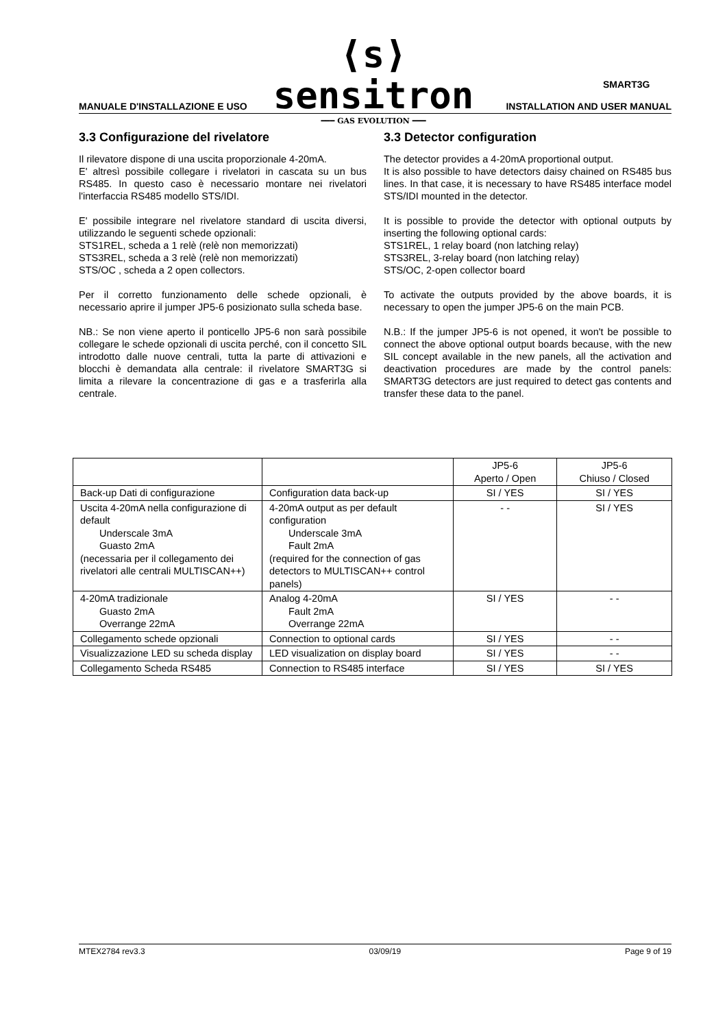⟨s⟩ sensitron
━━━ GAS EVOLUTION ━━━
SMART3G
MANUALE D'INSTALLAZIONE E USO INSTALLATION AND USER MANUAL
3.3 Configurazione del rivelatore
Il rilevatore dispone di una uscita proporzionale 4-20mA.
E' altresì possibile collegare i rivelatori in cascata su un bus RS485. In questo caso è necessario montare nei rivelatori l'interfaccia RS485 modello STS/IDI.
E' possibile integrare nel rivelatore standard di uscita diversi, utilizzando le seguenti schede opzionali:
STS1REL, scheda a 1 relè (relè non memorizzati)
STS3REL, scheda a 3 relè (relè non memorizzati)
STS/OC , scheda a 2 open collectors.
Per il corretto funzionamento delle schede opzionali, è necessario aprire il jumper JP5-6 posizionato sulla scheda base.
NB.: Se non viene aperto il ponticello JP5-6 non sarà possibile collegare le schede opzionali di uscita perché, con il concetto SIL introdotto dalle nuove centrali, tutta la parte di attivazioni e blocchi è demandata alla centrale: il rivelatore SMART3G si limita a rilevare la concentrazione di gas e a trasferirla alla centrale.
3.3 Detector configuration
The detector provides a 4-20mA proportional output.
It is also possible to have detectors daisy chained on RS485 bus lines. In that case, it is necessary to have RS485 interface model STS/IDI mounted in the detector.
It is possible to provide the detector with optional outputs by inserting the following optional cards:
STS1REL, 1 relay board (non latching relay)
STS3REL, 3-relay board (non latching relay)
STS/OC, 2-open collector board
To activate the outputs provided by the above boards, it is necessary to open the jumper JP5-6 on the main PCB.
N.B.: If the jumper JP5-6 is not opened, it won't be possible to connect the above optional output boards because, with the new SIL concept available in the new panels, all the activation and deactivation procedures are made by the control panels: SMART3G detectors are just required to detect gas contents and transfer these data to the panel.
| | | JP5-6 Aperto / Open | JP5-6 Chiuso / Closed |
| Back-up Dati di configurazione | Configuration data back-up | SI / YES | SI / YES |
| Uscita 4-20mA nella configurazione di default Underscale 3mA Guasto 2mA (necessaria per il collegamento dei rivelatori alle centrali MULTISCAN++) | 4-20mA output as per default configuration Underscale 3mA Fault 2mA (required for the connection of gas detectors to MULTISCAN++ control panels) | - - | SI / YES |
| 4-20mA tradizionale Guasto 2mA Overrange 22mA | Analog 4-20mA Fault 2mA Overrange 22mA | SI / YES | - - |
| Collegamento schede opzionali | Connection to optional cards | SI / YES | - - |
| Visualizzazione LED su scheda display | LED visualization on display board | SI / YES | - - |
| Collegamento Scheda RS485 | Connection to RS485 interface | SI / YES | SI / YES |
MTEX2784 rev3.3 03/09/19 Page 9 of 19